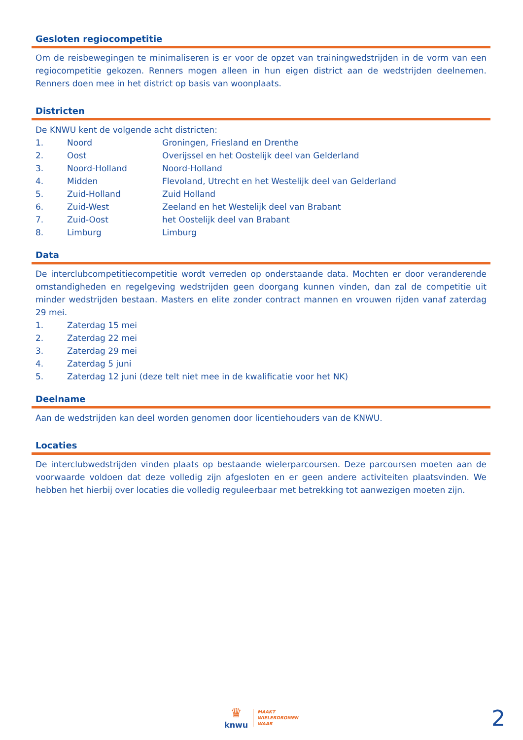Gesloten regiocompetitie
Om de reisbewegingen te minimaliseren is er voor de opzet van trainingwedstrijden in de vorm van een regiocompetitie gekozen. Renners mogen alleen in hun eigen district aan de wedstrijden deelnemen. Renners doen mee in het district op basis van woonplaats.
Districten
De KNWU kent de volgende acht districten:
1. Noord Groningen, Friesland en Drenthe
2. Oost Overijssel en het Oostelijk deel van Gelderland
3. Noord-Holland Noord-Holland
4. Midden Flevoland, Utrecht en het Westelijk deel van Gelderland
5. Zuid-Holland Zuid Holland
6. Zuid-West Zeeland en het Westelijk deel van Brabant
7. Zuid-Oost het Oostelijk deel van Brabant
8. Limburg Limburg
Data
De interclubcompetitiecompetitie wordt verreden op onderstaande data. Mochten er door veranderende omstandigheden en regelgeving wedstrijden geen doorgang kunnen vinden, dan zal de competitie uit minder wedstrijden bestaan. Masters en elite zonder contract mannen en vrouwen rijden vanaf zaterdag 29 mei.
1. Zaterdag 15 mei
2. Zaterdag 22 mei
3. Zaterdag 29 mei
4. Zaterdag 5 juni
5. Zaterdag 12 juni (deze telt niet mee in de kwalificatie voor het NK)
Deelname
Aan de wedstrijden kan deel worden genomen door licentiehouders van de KNWU.
Locaties
De interclubwedstrijden vinden plaats op bestaande wielerparcoursen. Deze parcoursen moeten aan de voorwaarde voldoen dat deze volledig zijn afgesloten en er geen andere activiteiten plaatsvinden. We hebben het hierbij over locaties die volledig reguleerbaar met betrekking tot aanwezigen moeten zijn.
♛
knwu
MAAKT
WIELERDROMEN
WAAR
2